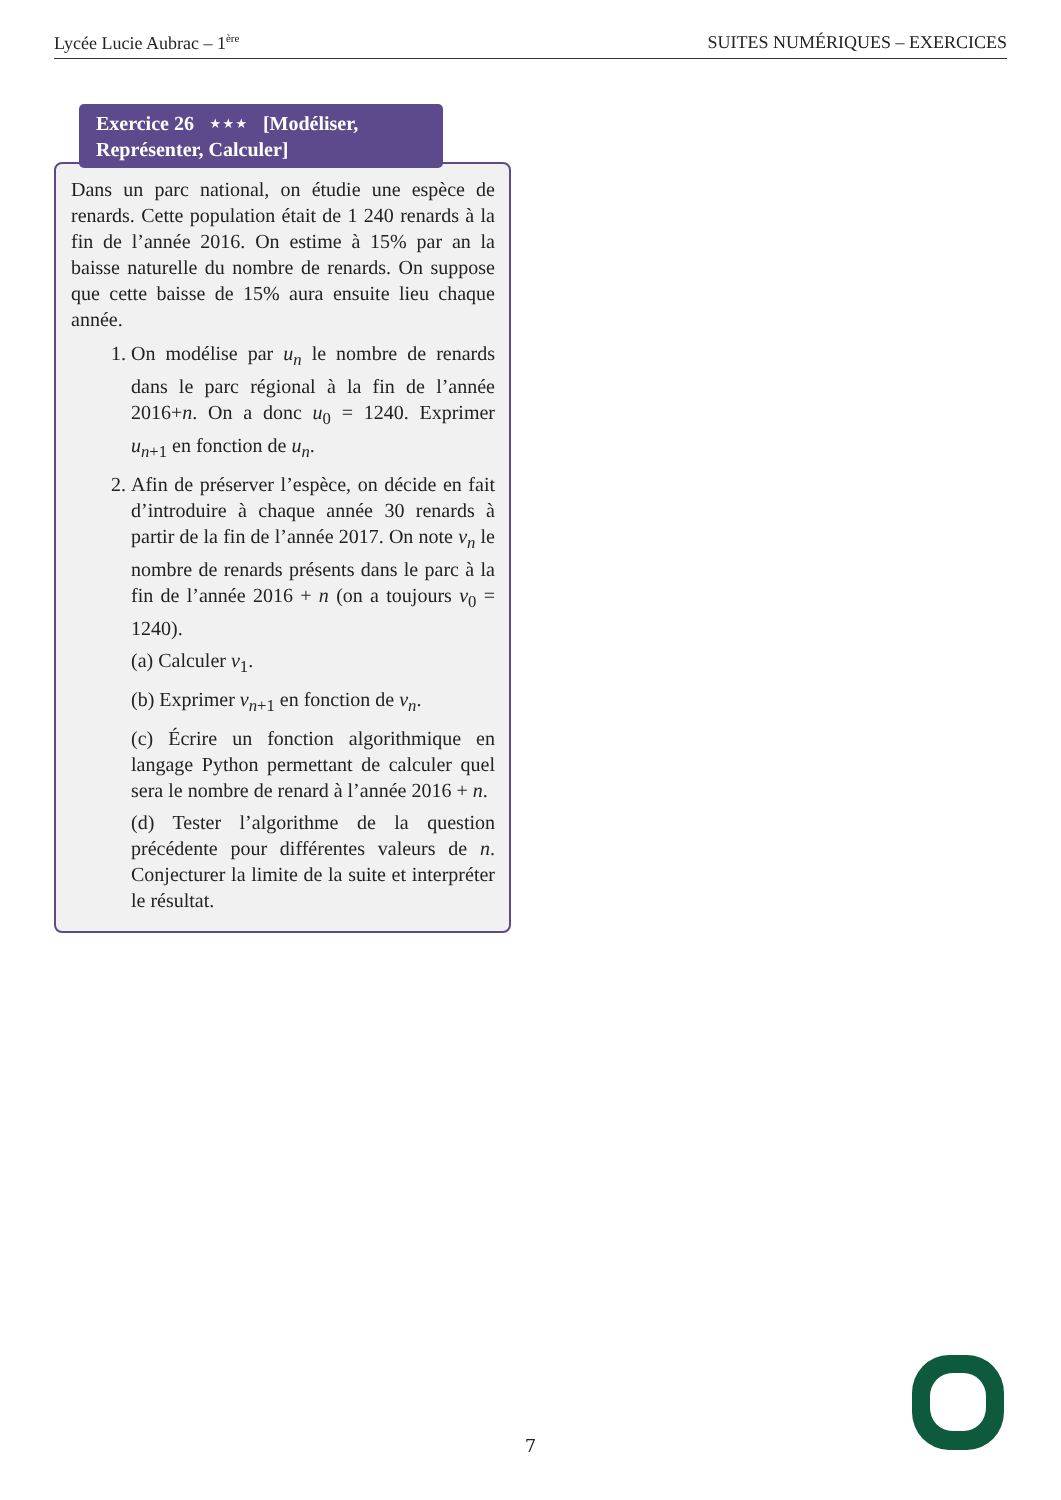Lycée Lucie Aubrac – 1<sup>ère</sup> SUITES NUMÉRIQUES – EXERCICES
Dans un parc national, on étudie une espèce de renards. Cette population était de 1 240 renards à la fin de l’année 2016. On estime à 15% par an la baisse naturelle du nombre de renards. On suppose que cette baisse de 15% aura ensuite lieu chaque année.
1. On modélise par u<sub>n</sub> le nombre de renards dans le parc régional à la fin de l’année 2016+n. On a donc u<sub>0</sub> = 1240. Exprimer u<sub>n+1</sub> en fonction de u<sub>n</sub>.
2. Afin de préserver l’espèce, on décide en fait d’introduire à chaque année 30 renards à partir de la fin de l’année 2017. On note v<sub>n</sub> le nombre de renards présents dans le parc à la fin de l’année 2016 + n (on a toujours v<sub>0</sub> = 1240).
(a) Calculer v<sub>1</sub>.
(b) Exprimer v<sub>n+1</sub> en fonction de v<sub>n</sub>.
(c) Écrire un fonction algorithmique en langage Python permettant de calculer quel sera le nombre de renard à l’année 2016 + n.
(d) Tester l’algorithme de la question précédente pour différentes valeurs de n. Conjecturer la limite de la suite et interpréter le résultat.
Exercice 26 ⋆⋆⋆ [Modéliser, Représenter, Calculer]
7